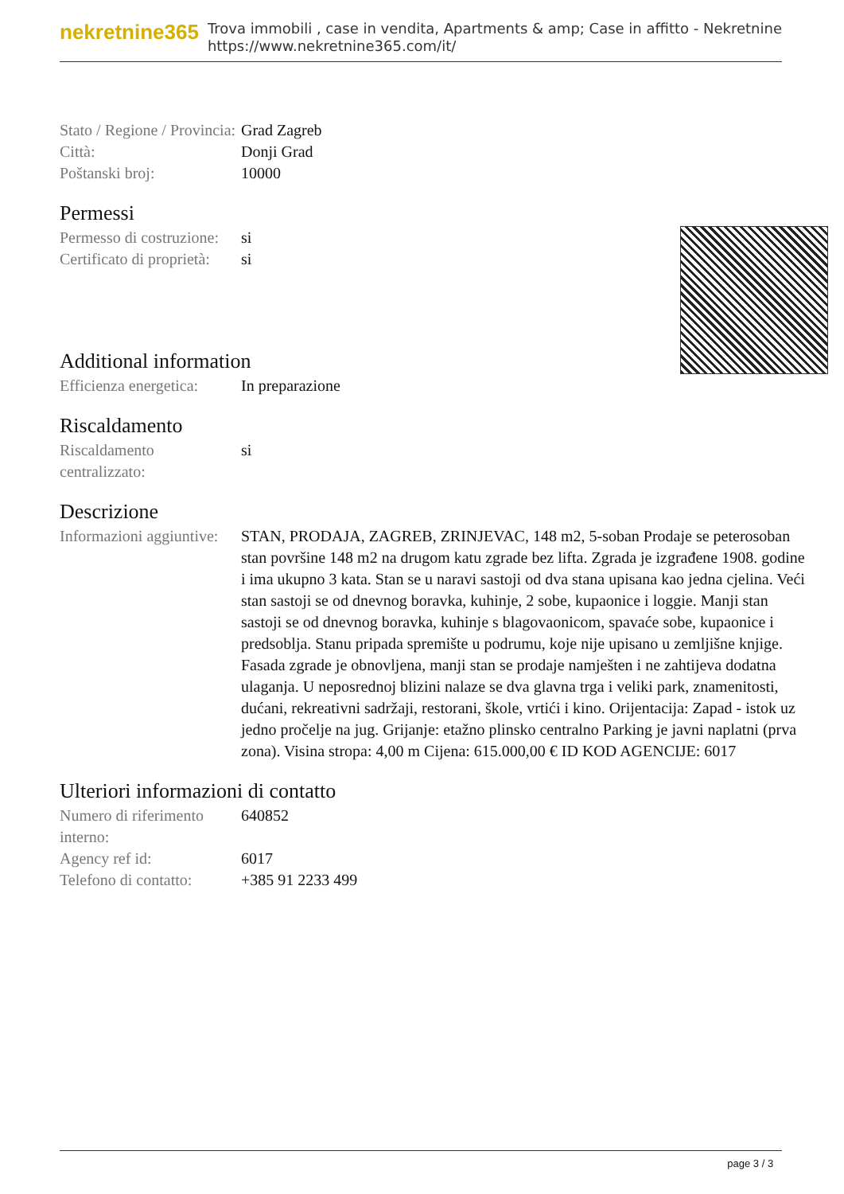nekretnine365
Trova immobili , case in vendita, Apartments & amp; Case in affitto - Nekretnine
https://www.nekretnine365.com/it/
| Stato / Regione / Provincia: | Grad Zagreb |
| Città: | Donji Grad |
| Poštanski broj: | 10000 |
Permessi
| Permesso di costruzione: | si |
| Certificato di proprietà: | si |
Additional information
| Efficienza energetica: | In preparazione |
Riscaldamento
| Riscaldamento centralizzato: | si |
Descrizione
| Informazioni aggiuntive: | STAN, PRODAJA, ZAGREB, ZRINJEVAC, 148 m2, 5-soban Prodaje se peterosoban stan površine 148 m2 na drugom katu zgrade bez lifta. Zgrada je izgrađene 1908. godine i ima ukupno 3 kata. Stan se u naravi sastoji od dva stana upisana kao jedna cjelina. Veći stan sastoji se od dnevnog boravka, kuhinje, 2 sobe, kupaonice i loggie. Manji stan sastoji se od dnevnog boravka, kuhinje s blagovaonicom, spavaće sobe, kupaonice i predsoblja. Stanu pripada spremište u podrumu, koje nije upisano u zemljišne knjige. Fasada zgrade je obnovljena, manji stan se prodaje namješten i ne zahtijeva dodatna ulaganja. U neposrednoj blizini nalaze se dva glavna trga i veliki park, znamenitosti, dućani, rekreativni sadržaji, restorani, škole, vrtići i kino. Orijentacija: Zapad - istok uz jedno pročelje na jug. Grijanje: etažno plinsko centralno Parking je javni naplatni (prva zona). Visina stropa: 4,00 m Cijena: 615.000,00 € ID KOD AGENCIJE: 6017 |
Ulteriori informazioni di contatto
| Numero di riferimento interno: | 640852 |
| Agency ref id: | 6017 |
| Telefono di contatto: | +385 91 2233 499 |
page 3 / 3